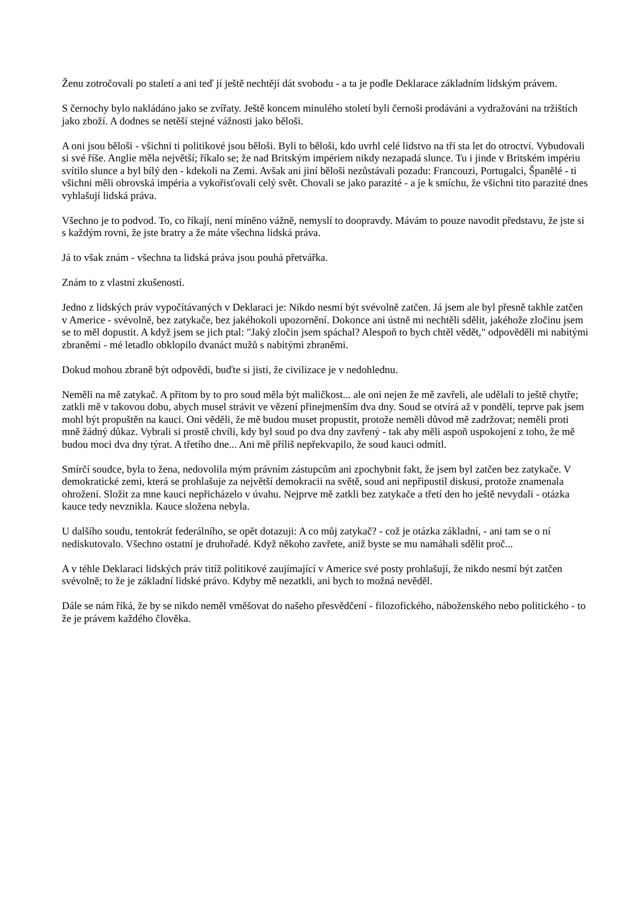Ženu zotročovali po staletí a ani teď jí ještě nechtějí dát svobodu - a ta je podle Deklarace základním lidským právem.
S černochy bylo nakládáno jako se zvířaty. Ještě koncem minulého století byli černoši prodáváni a vydražováni na tržištích jako zboží. A dodnes se netěší stejné vážnosti jako běloši.
A oni jsou běloši - všichni ti politikové jsou běloši. Byli to běloši, kdo uvrhl celé lidstvo na tři sta let do otroctví. Vybudovali si své říše. Anglie měla největší; říkalo se; že nad Britským impériem nikdy nezapadá slunce. Tu i jinde v Britském impériu svítilo slunce a byl bílý den - kdekoli na Zemi. Avšak ani jiní běloši nezůstávali pozadu: Francouzi, Portugalci, Španělé - ti všichni měli obrovská impéria a vykořisťovali celý svět. Chovali se jako parazité - a je k smíchu, že všichni tito parazité dnes vyhlašují lidská práva.
Všechno je to podvod. To, co říkají, není míněno vážně, nemyslí to doopravdy. Mávám to pouze navodit představu, že jste si s každým rovni, že jste bratry a že máte všechna lidská práva.
Já to však znám - všechna ta lidská práva jsou pouhá přetvářka.
Znám to z vlastní zkušenosti.
Jedno z lidských práv vypočítávaných v Deklaraci je: Nikdo nesmí být svévolně zatčen. Já jsem ale byl přesně takhle zatčen v Americe - svévolně, bez zatykače, bez jakéhokoli upozornění. Dokonce ani ústně mi nechtěli sdělit, jakéhože zločinu jsem se to měl dopustit. A když jsem se jich ptal: "Jaký zločin jsem spáchal? Alespoň to bych chtěl vědět," odpověděli mi nabitými zbraněmi - mé letadlo obklopilo dvanáct mužů s nabitými zbraněmi.
Dokud mohou zbraně být odpovědí, buďte si jisti, že civilizace je v nedohlednu.
Neměli na mě zatykač. A přitom by to pro soud měla být maličkost... ale oni nejen že mě zavřeli, ale udělali to ještě chytře; zatkli mě v takovou dobu, abych musel strávit ve vězení přinejmenším dva dny. Soud se otvírá až v pondělí, teprve pak jsem mohl být propuštěn na kauci. Oni věděli, že mě budou muset propustit, protože neměli důvod mě zadržovat; neměli proti mně žádný důkaz. Vybrali si prostě chvíli, kdy byl soud po dva dny zavřený - tak aby měli aspoň uspokojení z toho, že mě budou moci dva dny týrat. A třetího dne... Ani mě příliš nepřekvapilo, že soud kauci odmítl.
Smírčí soudce, byla to žena, nedovolila mým právním zástupcům ani zpochybnit fakt, že jsem byl zatčen bez zatykače. V demokratické zemi, která se prohlašuje za největší demokracii na světě, soud ani nepřipustil diskusi, protože znamenala ohrožení. Složit za mne kauci nepřicházelo v úvahu. Nejprve mě zatkli bez zatykače a třetí den ho ještě nevydali - otázka kauce tedy nevznikla. Kauce složena nebyla.
U dalšího soudu, tentokrát federálního, se opět dotazuji: A co můj zatykač? - což je otázka základní, - ani tam se o ní nediskutovalo. Všechno ostatní je druhořadé. Když někoho zavřete, aniž byste se mu namáhali sdělit proč...
A v téhle Deklaraci lidských práv titíž politikové zaujímající v Americe své posty prohlašují, že nikdo nesmí být zatčen svévolně; to že je základní lidské právo. Kdyby mě nezatkli, ani bych to možná nevěděl.
Dále se nám říká, že by se nikdo neměl vměšovat do našeho přesvědčení - filozofického, náboženského nebo politického - to že je právem každého člověka.